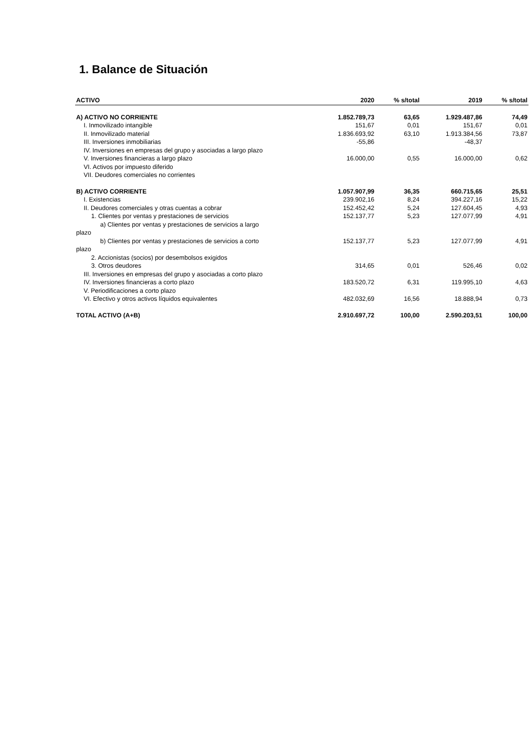1. Balance de Situación
| ACTIVO | 2020 | % s/total | 2019 | % s/total |
| --- | --- | --- | --- | --- |
| A) ACTIVO NO CORRIENTE | 1.852.789,73 | 63,65 | 1.929.487,86 | 74,49 |
| I. Inmovilizado intangible | 151,67 | 0,01 | 151,67 | 0,01 |
| II. Inmovilizado material | 1.836.693,92 | 63,10 | 1.913.384,56 | 73,87 |
| III. Inversiones inmobiliarias | -55,86 | | -48,37 | |
| IV. Inversiones en empresas del grupo y asociadas a largo plazo | | | | |
| V. Inversiones financieras a largo plazo | 16.000,00 | 0,55 | 16.000,00 | 0,62 |
| VI. Activos por impuesto diferido | | | | |
| VII. Deudores comerciales no corrientes | | | | |
| B) ACTIVO CORRIENTE | 1.057.907,99 | 36,35 | 660.715,65 | 25,51 |
| I. Existencias | 239.902,16 | 8,24 | 394.227,16 | 15,22 |
| II. Deudores comerciales y otras cuentas a cobrar | 152.452,42 | 5,24 | 127.604,45 | 4,93 |
| 1. Clientes por ventas y prestaciones de servicios | 152.137,77 | 5,23 | 127.077,99 | 4,91 |
| a) Clientes por ventas y prestaciones de servicios a largo plazo | | | | |
| b) Clientes por ventas y prestaciones de servicios a corto plazo | 152.137,77 | 5,23 | 127.077,99 | 4,91 |
| 2. Accionistas (socios) por desembolsos exigidos | | | | |
| 3. Otros deudores | 314,65 | 0,01 | 526,46 | 0,02 |
| III. Inversiones en empresas del grupo y asociadas a corto plazo | | | | |
| IV. Inversiones financieras a corto plazo | 183.520,72 | 6,31 | 119.995,10 | 4,63 |
| V. Periodificaciones a corto plazo | | | | |
| VI. Efectivo y otros activos líquidos equivalentes | 482.032,69 | 16,56 | 18.888,94 | 0,73 |
| TOTAL ACTIVO (A+B) | 2.910.697,72 | 100,00 | 2.590.203,51 | 100,00 |